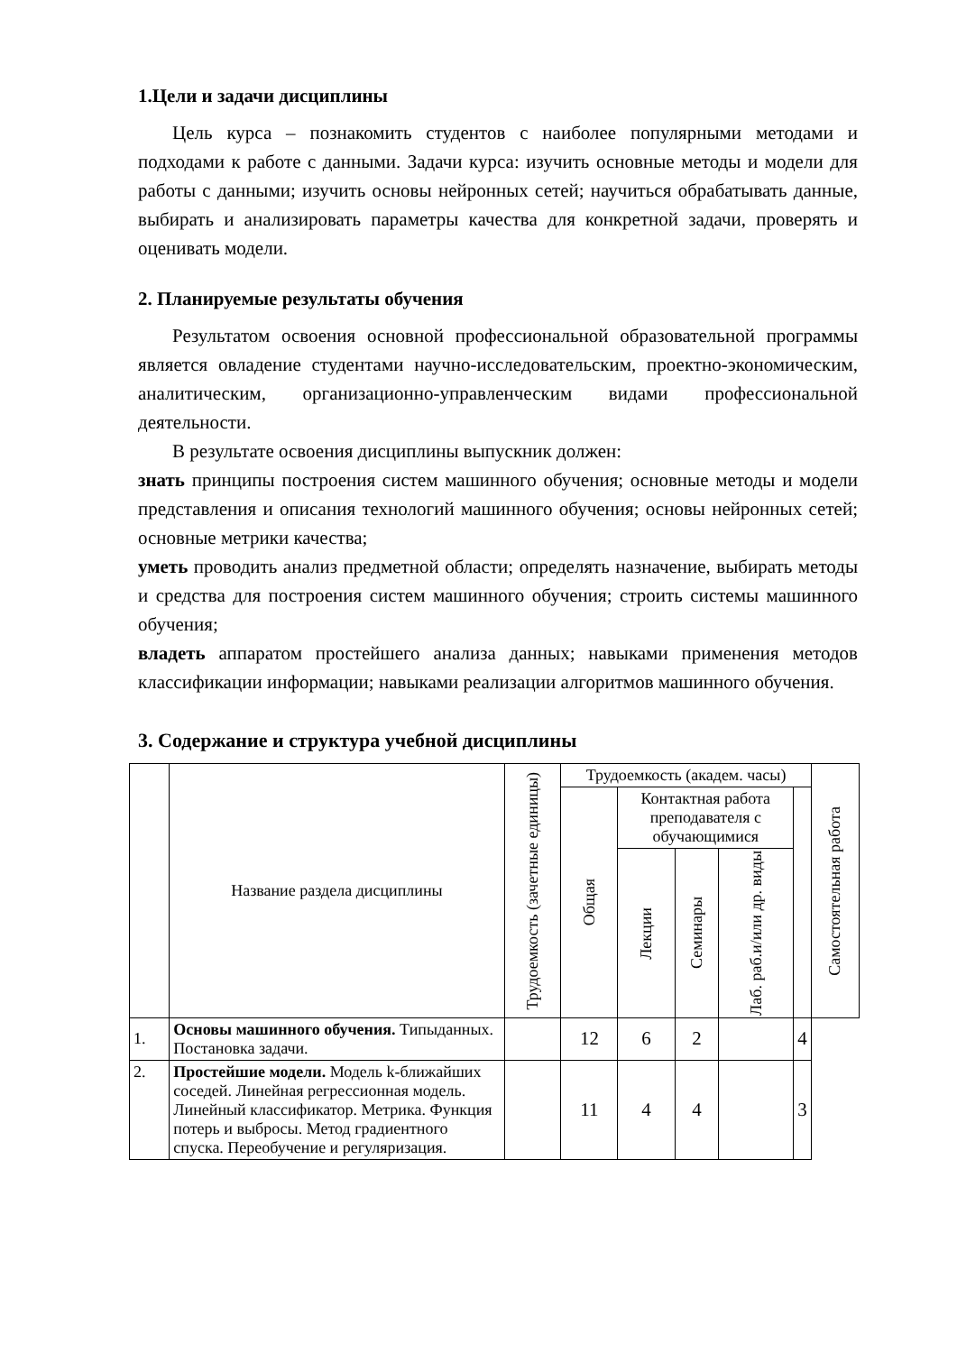1.Цели и задачи дисциплины
Цель курса – познакомить студентов с наиболее популярными методами и подходами к работе с данными. Задачи курса: изучить основные методы и модели для работы с данными; изучить основы нейронных сетей; научиться обрабатывать данные, выбирать и анализировать параметры качества для конкретной задачи, проверять и оценивать модели.
2. Планируемые результаты обучения
Результатом освоения основной профессиональной образовательной программы является овладение студентами научно-исследовательским, проектно-экономическим, аналитическим, организационно-управленческим видами профессиональной деятельности.
В результате освоения дисциплины выпускник должен:
знать принципы построения систем машинного обучения; основные методы и модели представления и описания технологий машинного обучения; основы нейронных сетей; основные метрики качества;
уметь проводить анализ предметной области; определять назначение, выбирать методы и средства для построения систем машинного обучения; строить системы машинного обучения;
владеть аппаратом простейшего анализа данных; навыками применения методов классификации информации; навыками реализации алгоритмов машинного обучения.
3. Содержание и структура учебной дисциплины
| | Название раздела дисциплины | Трудоемкость (зачетные единицы) | Трудоемкость (академ. часы) | | | | | Самостоятельная работа |
| --- | --- | --- | --- | --- | --- | --- | --- | --- |
| | | | Общая | Контактная работа преподавателя с обучающимися | | | | |
| | | | | Лекции | Семинары | Лаб. раб.и/или др. виды | | |
| 1. | Основы машинного обучения. Типыданных. Постановка задачи. | | 12 | 6 | 2 | | 4 | |
| 2. | Простейшие модели. Модель k-ближайших соседей. Линейная регрессионная модель. Линейный классификатор. Метрика. Функция потерь и выбросы. Метод градиентного спуска. Переобучение и регуляризация. | | 11 | 4 | 4 | | 3 | |